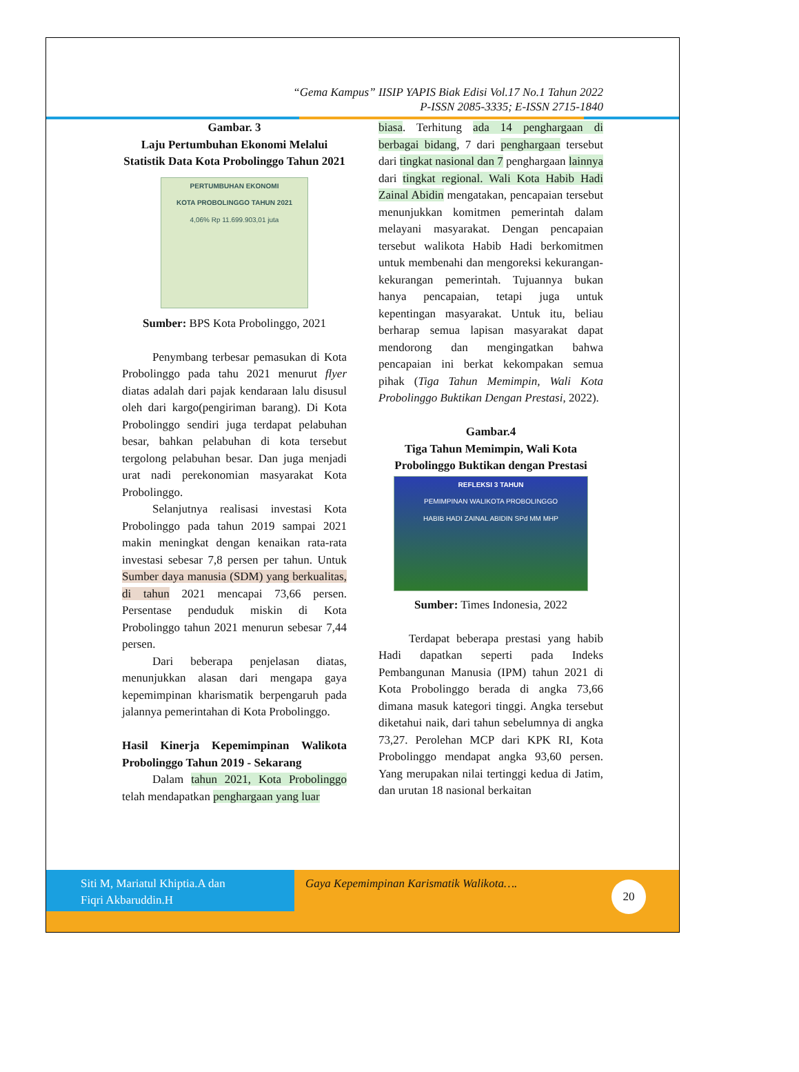“Gema Kampus” IISIP YAPIS Biak Edisi Vol.17 No.1 Tahun 2022
P-ISSN 2085-3335; E-ISSN 2715-1840
Gambar. 3
Laju Pertumbuhan Ekonomi Melalui Statistik Data Kota Probolinggo Tahun 2021
PERTUMBUHAN EKONOMI
KOTA PROBOLINGGO TAHUN 2021
4,06% Rp 11.699.903,01 juta
Sumber: BPS Kota Probolinggo, 2021
Penymbang terbesar pemasukan di Kota Probolinggo pada tahu 2021 menurut flyer diatas adalah dari pajak kendaraan lalu disusul oleh dari kargo(pengiriman barang). Di Kota Probolinggo sendiri juga terdapat pelabuhan besar, bahkan pelabuhan di kota tersebut tergolong pelabuhan besar. Dan juga menjadi urat nadi perekonomian masyarakat Kota Probolinggo.
Selanjutnya realisasi investasi Kota Probolinggo pada tahun 2019 sampai 2021 makin meningkat dengan kenaikan rata-rata investasi sebesar 7,8 persen per tahun. Untuk Sumber daya manusia (SDM) yang berkualitas, di tahun 2021 mencapai 73,66 persen. Persentase penduduk miskin di Kota Probolinggo tahun 2021 menurun sebesar 7,44 persen.
Dari beberapa penjelasan diatas, menunjukkan alasan dari mengapa gaya kepemimpinan kharismatik berpengaruh pada jalannya pemerintahan di Kota Probolinggo.
Hasil Kinerja Kepemimpinan Walikota Probolinggo Tahun 2019 - Sekarang
Dalam tahun 2021, Kota Probolinggo telah mendapatkan penghargaan yang luar
biasa. Terhitung ada 14 penghargaan di berbagai bidang, 7 dari penghargaan tersebut dari tingkat nasional dan 7 penghargaan lainnya dari tingkat regional. Wali Kota Habib Hadi Zainal Abidin mengatakan, pencapaian tersebut menunjukkan komitmen pemerintah dalam melayani masyarakat. Dengan pencapaian tersebut walikota Habib Hadi berkomitmen untuk membenahi dan mengoreksi kekurangan-kekurangan pemerintah. Tujuannya bukan hanya pencapaian, tetapi juga untuk kepentingan masyarakat. Untuk itu, beliau berharap semua lapisan masyarakat dapat mendorong dan mengingatkan bahwa pencapaian ini berkat kekompakan semua pihak (Tiga Tahun Memimpin, Wali Kota Probolinggo Buktikan Dengan Prestasi, 2022).
Gambar.4
Tiga Tahun Memimpin, Wali Kota Probolinggo Buktikan dengan Prestasi
REFLEKSI 3 TAHUN
PEMIMPINAN WALIKOTA PROBOLINGGO
HABIB HADI ZAINAL ABIDIN SPd MM MHP
Sumber: Times Indonesia, 2022
Terdapat beberapa prestasi yang habib Hadi dapatkan seperti pada Indeks Pembangunan Manusia (IPM) tahun 2021 di Kota Probolinggo berada di angka 73,66 dimana masuk kategori tinggi. Angka tersebut diketahui naik, dari tahun sebelumnya di angka 73,27. Perolehan MCP dari KPK RI, Kota Probolinggo mendapat angka 93,60 persen. Yang merupakan nilai tertinggi kedua di Jatim, dan urutan 18 nasional berkaitan
Siti M, Mariatul Khiptia.A dan
Fiqri Akbaruddin.H
Gaya Kepemimpinan Karismatik Walikota….
20